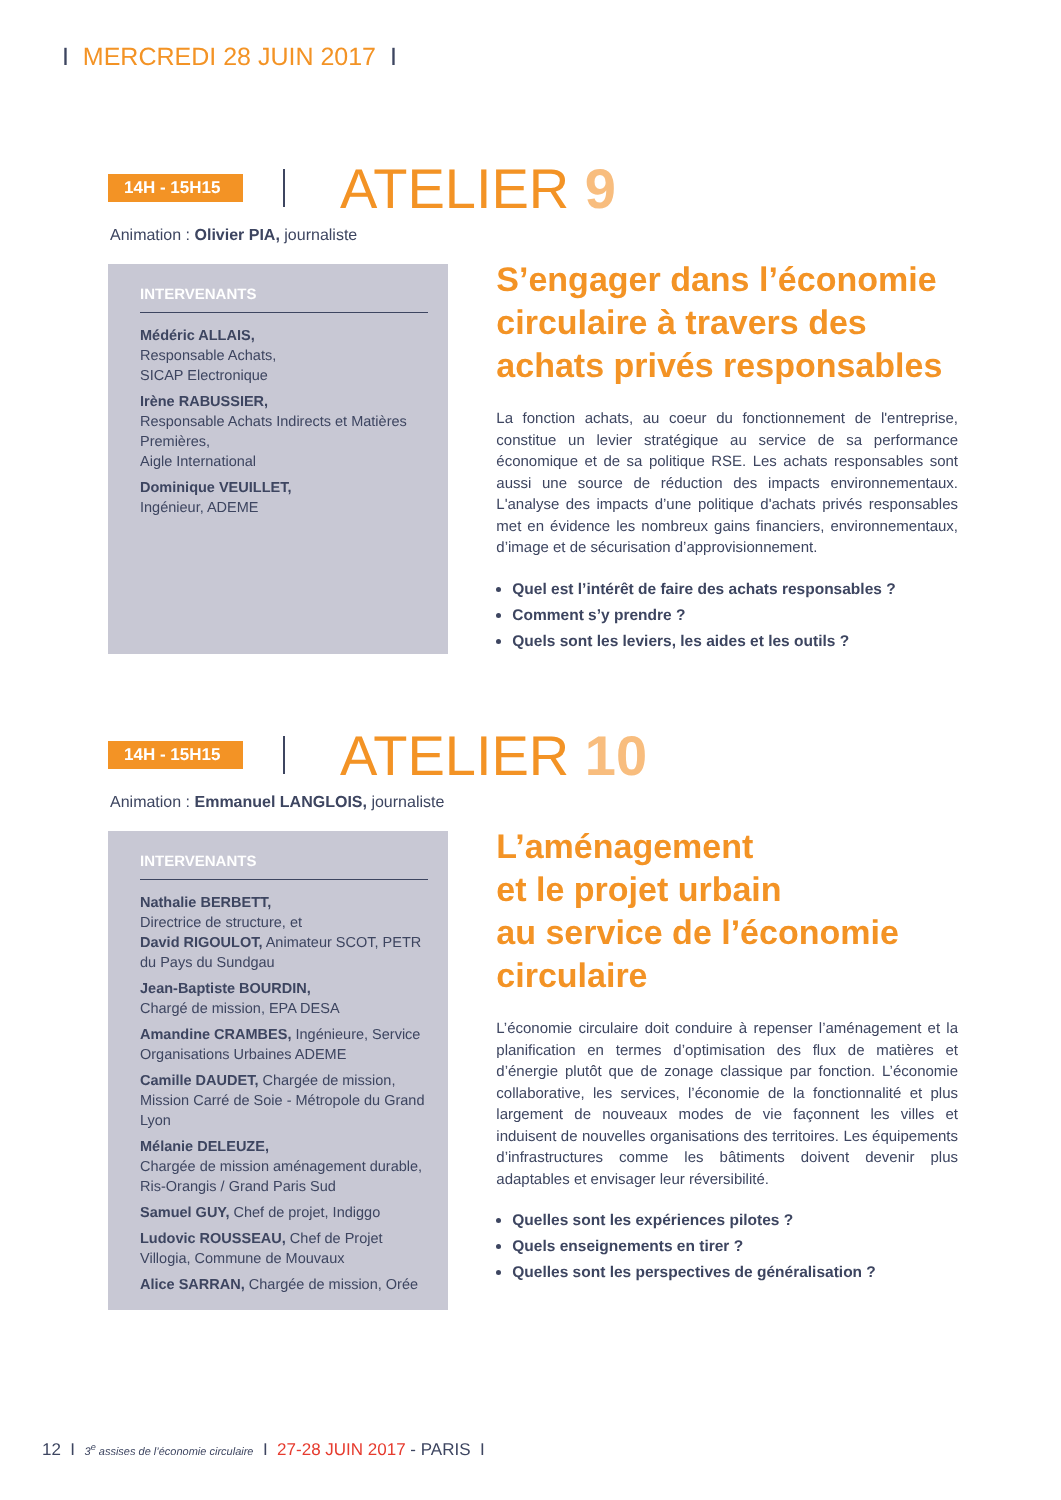I MERCREDI 28 JUIN 2017 I
14H - 15H15
ATELIER 9
Animation : Olivier PIA, journaliste
INTERVENANTS
Médéric ALLAIS,
Responsable Achats,
SICAP Electronique
Irène RABUSSIER,
Responsable Achats Indirects et Matières Premières,
Aigle International
Dominique VEUILLET,
Ingénieur, ADEME
S’engager dans l’économie circulaire à travers des achats privés responsables
La fonction achats, au coeur du fonctionnement de l'entreprise, constitue un levier stratégique au service de sa performance économique et de sa politique RSE. Les achats responsables sont aussi une source de réduction des impacts environnementaux. L'analyse des impacts d’une politique d'achats privés responsables met en évidence les nombreux gains financiers, environnementaux, d’image et de sécurisation d’approvisionnement.
Quel est l’intérêt de faire des achats responsables ?
Comment s’y prendre ?
Quels sont les leviers, les aides et les outils ?
14H - 15H15
ATELIER 10
Animation : Emmanuel LANGLOIS, journaliste
INTERVENANTS
Nathalie BERBETT,
Directrice de structure, et
David RIGOULOT, Animateur SCOT, PETR du Pays du Sundgau
Jean-Baptiste BOURDIN,
Chargé de mission, EPA DESA
Amandine CRAMBES, Ingénieure, Service Organisations Urbaines ADEME
Camille DAUDET, Chargée de mission, Mission Carré de Soie - Métropole du Grand Lyon
Mélanie DELEUZE,
Chargée de mission aménagement durable, Ris-Orangis / Grand Paris Sud
Samuel GUY, Chef de projet, Indiggo
Ludovic ROUSSEAU, Chef de Projet Villogia, Commune de Mouvaux
Alice SARRAN, Chargée de mission, Orée
L’aménagement
et le projet urbain
au service de l’économie circulaire
L’économie circulaire doit conduire à repenser l’aménagement et la planification en termes d’optimisation des flux de matières et d’énergie plutôt que de zonage classique par fonction. L’économie collaborative, les services, l’économie de la fonctionnalité et plus largement de nouveaux modes de vie façonnent les villes et induisent de nouvelles organisations des territoires. Les équipements d’infrastructures comme les bâtiments doivent devenir plus adaptables et envisager leur réversibilité.
Quelles sont les expériences pilotes ?
Quels enseignements en tirer ?
Quelles sont les perspectives de généralisation ?
12 I 3<sup>e</sup> assises de l’économie circulaire I 27-28 JUIN 2017 - PARIS I